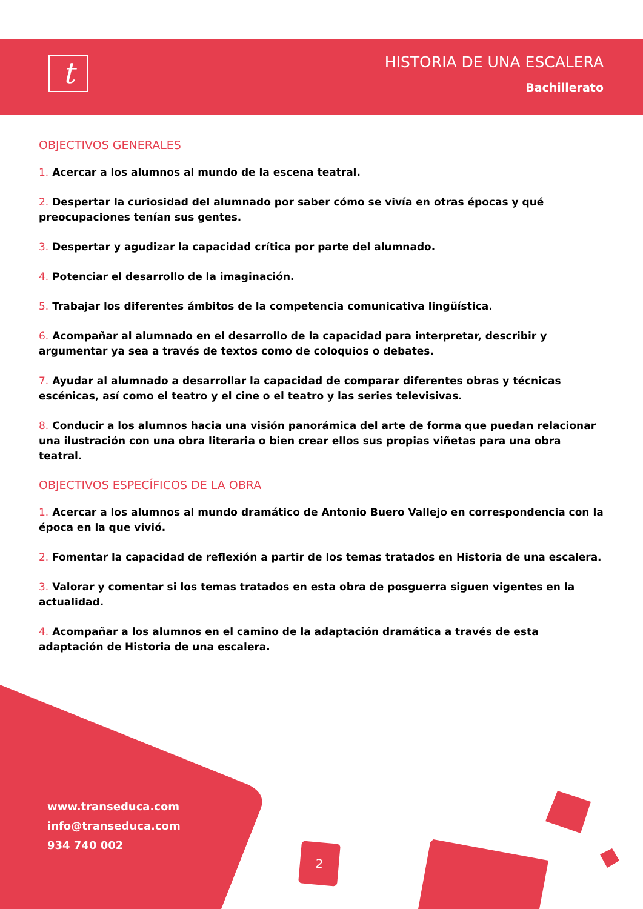t
HISTORIA DE UNA ESCALERA
Bachillerato
OBJECTIVOS GENERALES
1. Acercar a los alumnos al mundo de la escena teatral.
2. Despertar la curiosidad del alumnado por saber cómo se vivía en otras épocas y qué preocupaciones tenían sus gentes.
3. Despertar y agudizar la capacidad crítica por parte del alumnado.
4. Potenciar el desarrollo de la imaginación.
5. Trabajar los diferentes ámbitos de la competencia comunicativa lingüística.
6. Acompañar al alumnado en el desarrollo de la capacidad para interpretar, describir y argumentar ya sea a través de textos como de coloquios o debates.
7. Ayudar al alumnado a desarrollar la capacidad de comparar diferentes obras y técnicas escénicas, así como el teatro y el cine o el teatro y las series televisivas.
8. Conducir a los alumnos hacia una visión panorámica del arte de forma que puedan relacionar una ilustración con una obra literaria o bien crear ellos sus propias viñetas para una obra teatral.
OBJECTIVOS ESPECÍFICOS DE LA OBRA
1. Acercar a los alumnos al mundo dramático de Antonio Buero Vallejo en correspondencia con la época en la que vivió.
2. Fomentar la capacidad de reflexión a partir de los temas tratados en Historia de una escalera.
3. Valorar y comentar si los temas tratados en esta obra de posguerra siguen vigentes en la actualidad.
4. Acompañar a los alumnos en el camino de la adaptación dramática a través de esta adaptación de Historia de una escalera.
www.transeduca.com
info@transeduca.com
934 740 002
2